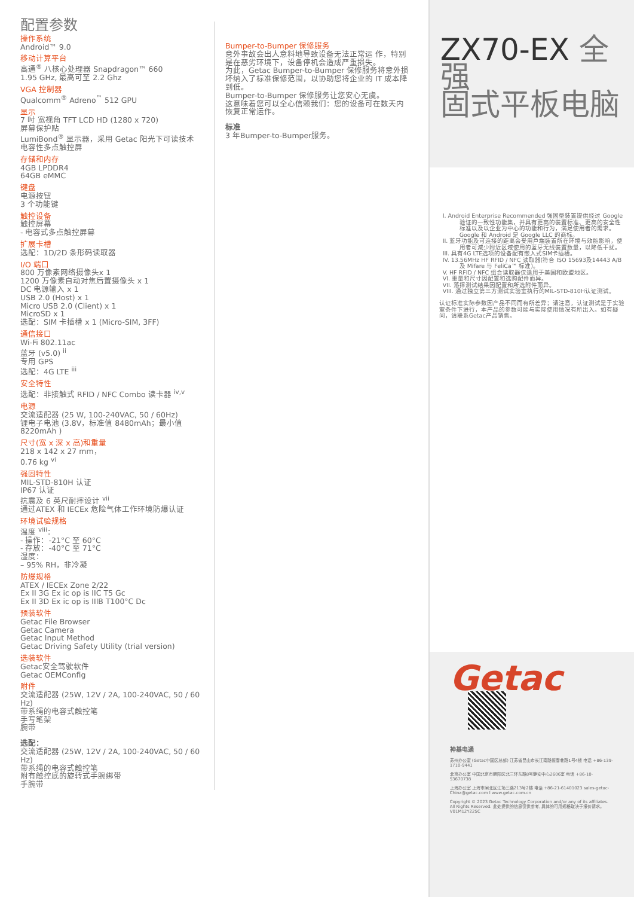配置参数
操作系统
Android™ 9.0
移动计算平台
高通<sup>®</sup> 八核心处理器 Snapdragon™ 660
1.95 GHz, 最高可至 2.2 Ghz
VGA 控制器
Qualcomm<sup>®</sup> Adreno<sup>™</sup> 512 GPU
显示
7 吋 宽视角 TFT LCD HD (1280 x 720)
屏幕保护贴
LumiBond<sup>®</sup> 显示器，采用 Getac 阳光下可读技术
电容性多点触控屏
存储和内存
4GB LPDDR4
64GB eMMC
键盘
电源按钮
3 个功能键
触控设备
触控屏幕
- 电容式多点触控屏幕
扩展卡槽
选配：1D/2D 条形码读取器
I/O 端口
800 万像素网络摄像头x 1
1200 万像素自动对焦后置摄像头 x 1
DC 电源输入 x 1
USB 2.0 (Host) x 1
Micro USB 2.0 (Client) x 1
MicroSD x 1
选配：SIM 卡插槽 x 1 (Micro-SIM, 3FF)
通信接口
Wi-Fi 802.11ac
蓝牙 (v5.0) <sup>ii</sup>
专用 GPS
选配：4G LTE <sup>iii</sup>
安全特性
选配：非接触式 RFID / NFC Combo 读卡器 <sup>iv,v</sup>
电源
交流适配器 (25 W, 100-240VAC, 50 / 60Hz)
锂电子电池 (3.8V，标准值 8480mAh；最小值 8220mAh )
尺寸(宽 x 深 x 高)和重量
218 x 142 x 27 mm，
0.76 kg <sup>vi</sup>
强固特性
MIL-STD-810H 认证
IP67 认证
抗震及 6 英尺耐摔设计 <sup>vii</sup>
通过ATEX 和 IECEx 危险气体工作环境防爆认证
环境试验规格
温度 <sup>viii</sup>：
- 操作：-21°C 至 60°C
- 存放：-40°C 至 71°C
湿度：
– 95% RH，非冷凝
防爆规格
ATEX / IECEx Zone 2/22
Ex II 3G Ex ic op is IIC T5 Gc
Ex II 3D Ex ic op is IIIB T100°C Dc
预装软件
Getac File Browser
Getac Camera
Getac Input Method
Getac Driving Safety Utility (trial version)
选装软件
Getac安全驾驶软件
Getac OEMConfig
附件
交流适配器 (25W, 12V / 2A, 100-240VAC, 50 / 60 Hz)
带系绳的电容式触控笔
手写笔架
腕带
选配：
交流适配器 (25W, 12V / 2A, 100-240VAC, 50 / 60 Hz)
带系绳的电容式触控笔
附有触控底的旋转式手腕绑带
手腕带
Bumper-to-Bumper 保修服务
意外事故会出人意料地导致设备无法正常运 作，特别是在恶劣环境下，设备停机会造成严重损失。
为此，Getac Bumper-to-Bumper 保修服务将意外损坏纳入了标准保修范围，以协助您将企业的 IT 成本降到低。
Bumper-to-Bumper 保修服务让您安心无虞。
这意味着您可以全心信赖我们：您的设备可在数天内恢复正常运作。
标准
3 年Bumper-to-Bumper服务。
ZX70-EX 全强
固式平板电脑
I. Android Enterprise Recommended 強固型裝置提供经过 Google 验证的一致性功能集，并具有更高的裝置标准、更高的安全性标准以及以企业为中心的功能和行为，满足使用者的需求。 Google 和 Android 是 Google LLC 的商标。
II. 蓝牙功能及可连接的距离会受用戶端裝置所在环境与效能影响，使用者可減少附近区域使用的蓝牙无线裝置数量，以降低干扰。
III. 具有4G LTE选项的设备配有嵌入式SIM卡插槽。
IV. 13.56MHz HF RFID / NFC 读取器(符合 ISO 15693及14443 A/B 及 Mifare 与 FeliCa™ 标准)。
V. HF RFID / NFC 组合读取器仅适用于美国和欧盟地区。
VI. 重量和尺寸因配置和选购配件而异。
VII. 落摔测试结果因配置和所选附件而异。
VIII. 通过独立第三方测试实验室执行的MIL-STD-810H认证测试。
认证标准实际参数因产品不同而有所差异；请注意，认证测试是于实验室条件下进行，本产品的参数可能与实际使用情况有所出入。如有疑问，请联系Getac产品销售。
Getac
神基电通
苏州办公室 (Getac中国区总部) 江苏省昆山市长江南路恒春巷路1号4楼 电话 +86-139-1710-9441
北京办公室 中国北京市朝阳区北三环东路8号静安中心2606室 电话 +86-10-53670738
上海办公室 上海市闸北区江场三路213号2楼 电话 +86-21-61401023 sales-getac-China@getac.com I www.getac.com.cn
Copyright © 2023 Getac Technology Corporation and/or any of its affiliates. All Rights Reserved. 此处提供的信息仅供参考, 具体的可用规格取决于报价请求。V01M12Y22SC